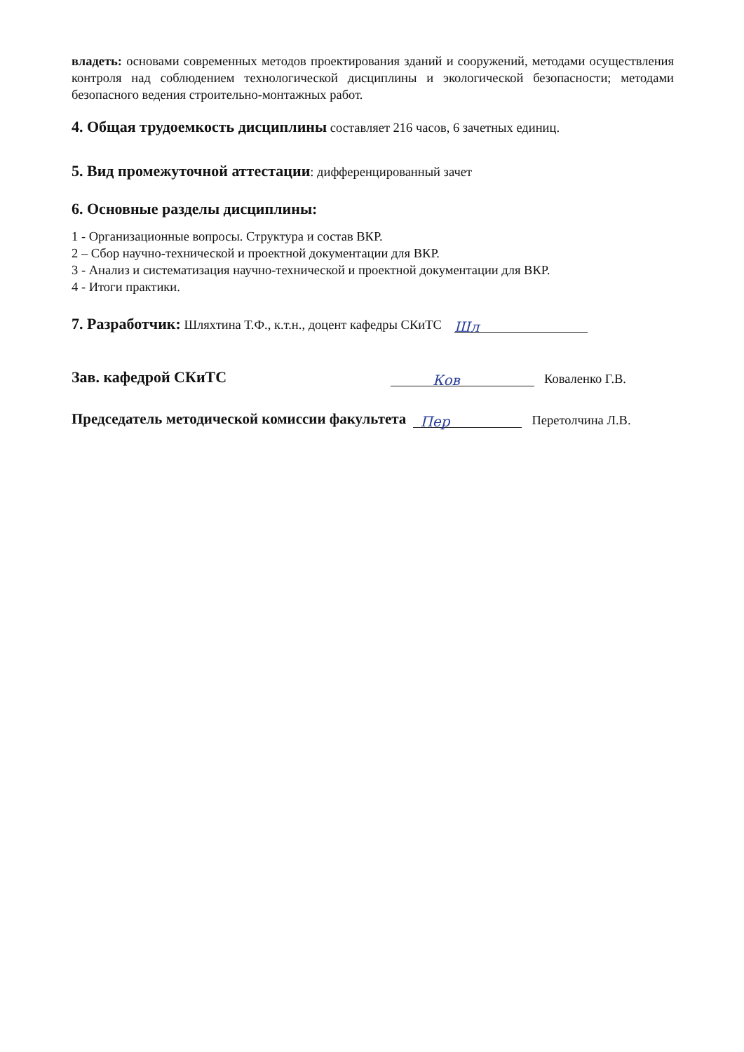владеть: основами современных методов проектирования зданий и сооружений, методами осуществления контроля над соблюдением технологической дисциплины и экологической безопасности; методами безопасного ведения строительно-монтажных работ.
4. Общая трудоемкость дисциплины составляет 216 часов, 6 зачетных единиц.
5. Вид промежуточной аттестации: дифференцированный зачет
6. Основные разделы дисциплины:
1 - Организационные вопросы. Структура и состав ВКР.
2 – Сбор научно-технической и проектной документации для ВКР.
3 - Анализ и систематизация научно-технической и проектной документации для ВКР.
4 - Итоги практики.
7. Разработчик: Шляхтина Т.Ф., к.т.н., доцент кафедры СКиТС Шл
Зав. кафедрой СКиТС Ков Коваленко Г.В.
Председатель методической комиссии факультета Пер Перетолчина Л.В.